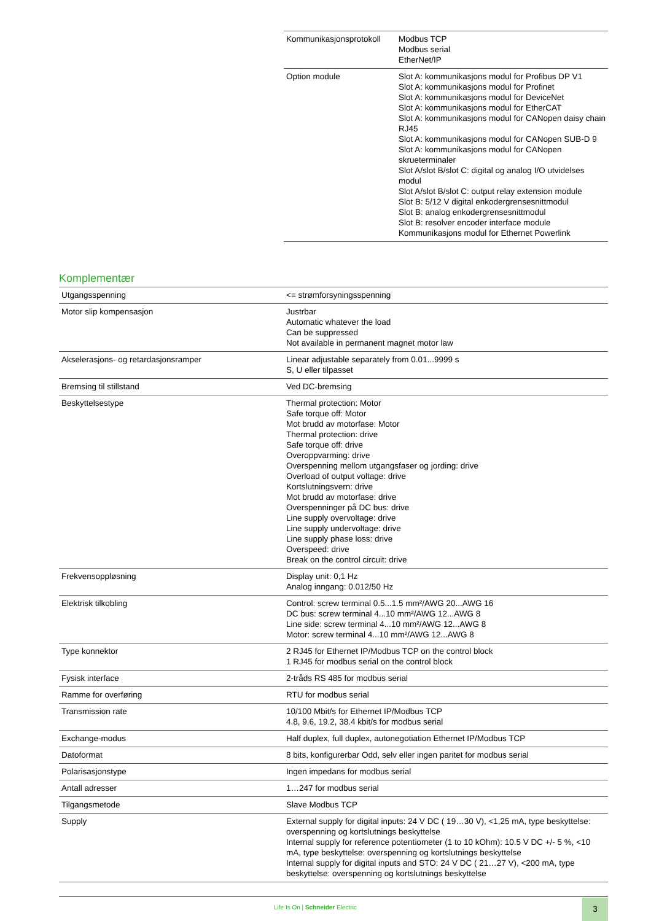| Kommunikasjonsprotokoll | Modbus TCP Modbus serial EtherNet/IP |
| Option module | Slot A: kommunikasjons modul for Profibus DP V1 Slot A: kommunikasjons modul for Profinet Slot A: kommunikasjons modul for DeviceNet Slot A: kommunikasjons modul for EtherCAT Slot A: kommunikasjons modul for CANopen daisy chain RJ45 Slot A: kommunikasjons modul for CANopen SUB-D 9 Slot A: kommunikasjons modul for CANopen skrueterminaler Slot A/slot B/slot C: digital og analog I/O utvidelses modul Slot A/slot B/slot C: output relay extension module Slot B: 5/12 V digital enkodergrensesnittmodul Slot B: analog enkodergrensesnittmodul Slot B: resolver encoder interface module Kommunikasjons modul for Ethernet Powerlink |
Komplementær
| Utgangsspenning | <= strømforsyningsspenning |
| Motor slip kompensasjon | Justrbar Automatic whatever the load Can be suppressed Not available in permanent magnet motor law |
| Akselerasjons- og retardasjonsramper | Linear adjustable separately from 0.01...9999 s S, U eller tilpasset |
| Bremsing til stillstand | Ved DC-bremsing |
| Beskyttelsestype | Thermal protection: Motor Safe torque off: Motor Mot brudd av motorfase: Motor Thermal protection: drive Safe torque off: drive Overoppvarming: drive Overspenning mellom utgangsfaser og jording: drive Overload of output voltage: drive Kortslutningsvern: drive Mot brudd av motorfase: drive Overspenninger på DC bus: drive Line supply overvoltage: drive Line supply undervoltage: drive Line supply phase loss: drive Overspeed: drive Break on the control circuit: drive |
| Frekvensoppløsning | Display unit: 0,1 Hz Analog inngang: 0.012/50 Hz |
| Elektrisk tilkobling | Control: screw terminal 0.5...1.5 mm²/AWG 20...AWG 16 DC bus: screw terminal 4...10 mm²/AWG 12...AWG 8 Line side: screw terminal 4...10 mm²/AWG 12...AWG 8 Motor: screw terminal 4...10 mm²/AWG 12...AWG 8 |
| Type konnektor | 2 RJ45 for Ethernet IP/Modbus TCP on the control block 1 RJ45 for modbus serial on the control block |
| Fysisk interface | 2-tråds RS 485 for modbus serial |
| Ramme for overføring | RTU for modbus serial |
| Transmission rate | 10/100 Mbit/s for Ethernet IP/Modbus TCP 4.8, 9.6, 19.2, 38.4 kbit/s for modbus serial |
| Exchange-modus | Half duplex, full duplex, autonegotiation Ethernet IP/Modbus TCP |
| Datoformat | 8 bits, konfigurerbar Odd, selv eller ingen paritet for modbus serial |
| Polarisasjonstype | Ingen impedans for modbus serial |
| Antall adresser | 1…247 for modbus serial |
| Tilgangsmetode | Slave Modbus TCP |
| Supply | External supply for digital inputs: 24 V DC ( 19…30 V), <1,25 mA, type beskyttelse: overspenning og kortslutnings beskyttelse Internal supply for reference potentiometer (1 to 10 kOhm): 10.5 V DC +/- 5 %, <10 mA, type beskyttelse: overspenning og kortslutnings beskyttelse Internal supply for digital inputs and STO: 24 V DC ( 21…27 V), <200 mA, type beskyttelse: overspenning og kortslutnings beskyttelse |
Life Is On | Schneider Electric
3